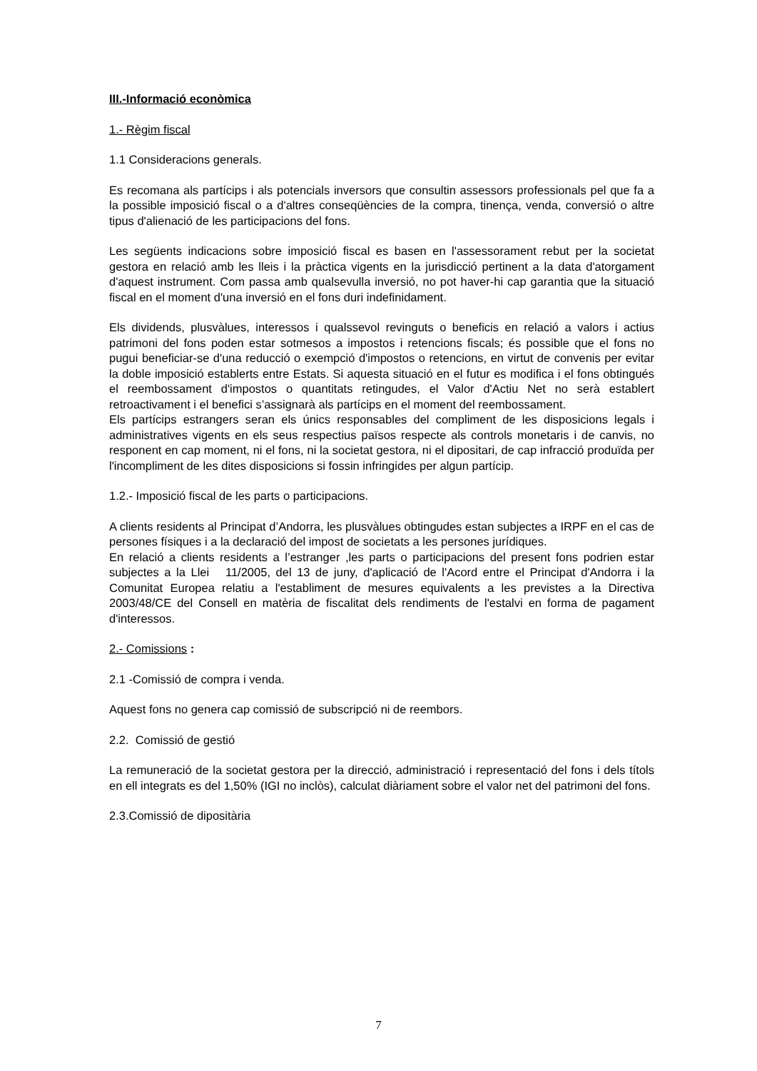III.-Informació econòmica
1.- Règim fiscal
1.1 Consideracions generals.
Es recomana als partícips i als potencials inversors que consultin assessors professionals pel que fa a la possible imposició fiscal o a d'altres conseqüències de la compra, tinença, venda, conversió o altre tipus d'alienació de les participacions del fons.
Les següents indicacions sobre imposició fiscal es basen en l'assessorament rebut per la societat gestora en relació amb les lleis i la pràctica vigents en la jurisdicció pertinent a la data d'atorgament d'aquest instrument. Com passa amb qualsevulla inversió, no pot haver-hi cap garantia que la situació fiscal en el moment d'una inversió en el fons duri indefinidament.
Els dividends, plusvàlues, interessos i qualssevol revinguts o beneficis en relació a valors i actius patrimoni del fons poden estar sotmesos a impostos i retencions fiscals; és possible que el fons no pugui beneficiar-se d'una reducció o exempció d'impostos o retencions, en virtut de convenis per evitar la doble imposició establerts entre Estats. Si aquesta situació en el futur es modifica i el fons obtingués el reembossament d'impostos o quantitats retingudes, el Valor d'Actiu Net no serà establert retroactivament i el benefici s’assignarà als partícips en el moment del reembossament.
Els partícips estrangers seran els únics responsables del compliment de les disposicions legals i administratives vigents en els seus respectius països respecte als controls monetaris i de canvis, no responent en cap moment, ni el fons, ni la societat gestora, ni el dipositari, de cap infracció produïda per l'incompliment de les dites disposicions si fossin infringides per algun partícip.
1.2.- Imposició fiscal de les parts o participacions.
A clients residents al Principat d’Andorra, les plusvàlues obtingudes estan subjectes a IRPF en el cas de persones físiques i a la declaració del impost de societats a les persones jurídiques.
En relació a clients residents a l’estranger ,les parts o participacions del present fons podrien estar subjectes a la Llei 11/2005, del 13 de juny, d'aplicació de l'Acord entre el Principat d'Andorra i la Comunitat Europea relatiu a l'establiment de mesures equivalents a les previstes a la Directiva 2003/48/CE del Consell en matèria de fiscalitat dels rendiments de l'estalvi en forma de pagament d'interessos.
2.- Comissions :
2.1 -Comissió de compra i venda.
Aquest fons no genera cap comissió de subscripció ni de reembors.
2.2. Comissió de gestió
La remuneració de la societat gestora per la direcció, administració i representació del fons i dels títols en ell integrats es del 1,50% (IGI no inclòs), calculat diàriament sobre el valor net del patrimoni del fons.
2.3.Comissió de dipositària
7